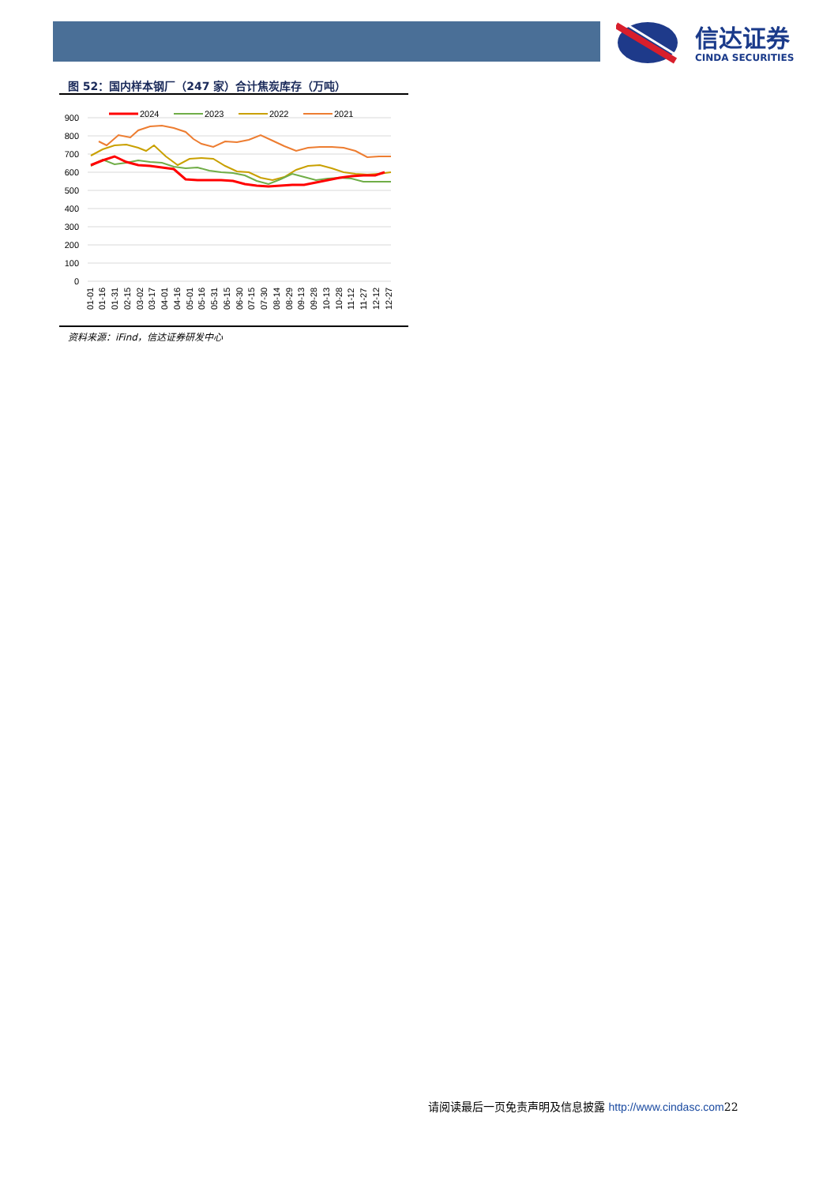信达证券
CINDA SECURITIES
图 52：国内样本钢厂（247 家）合计焦炭库存（万吨）
900
800
700
600
500
400
300
200
100
0
2024
2023
2022
2021
01-01
01-16
01-31
02-15
03-02
03-17
04-01
04-16
05-01
05-16
05-31
06-15
06-30
07-15
07-30
08-14
08-29
09-13
09-28
10-13
10-28
11-12
11-27
12-12
12-27
资料来源：iFind，信达证券研发中心
请阅读最后一页免责声明及信息披露 http://www.cindasc.com22